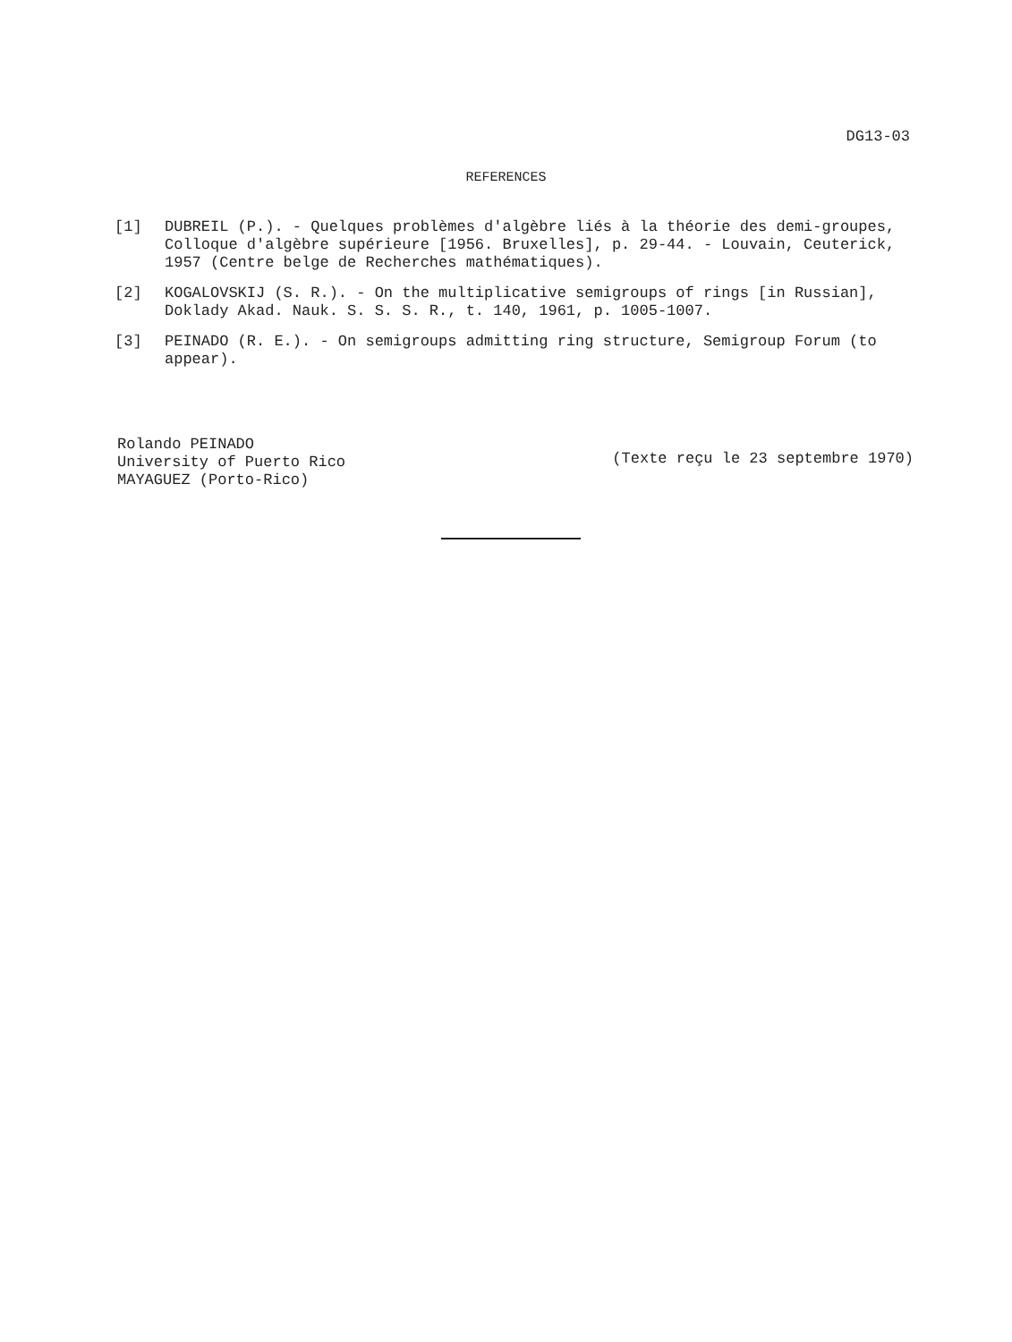DG13-03
REFERENCES
[1] DUBREIL (P.). - Quelques problèmes d'algèbre liés à la théorie des demi-groupes, Colloque d'algèbre supérieure [1956. Bruxelles], p. 29-44. - Louvain, Ceuterick, 1957 (Centre belge de Recherches mathématiques).
[2] KOGALOVSKIJ (S. R.). - On the multiplicative semigroups of rings [in Russian], Doklady Akad. Nauk. S. S. S. R., t. 140, 1961, p. 1005-1007.
[3] PEINADO (R. E.). - On semigroups admitting ring structure, Semigroup Forum (to appear).
Rolando PEINADO
University of Puerto Rico
MAYAGUEZ (Porto-Rico)
(Texte reçu le 23 septembre 1970)